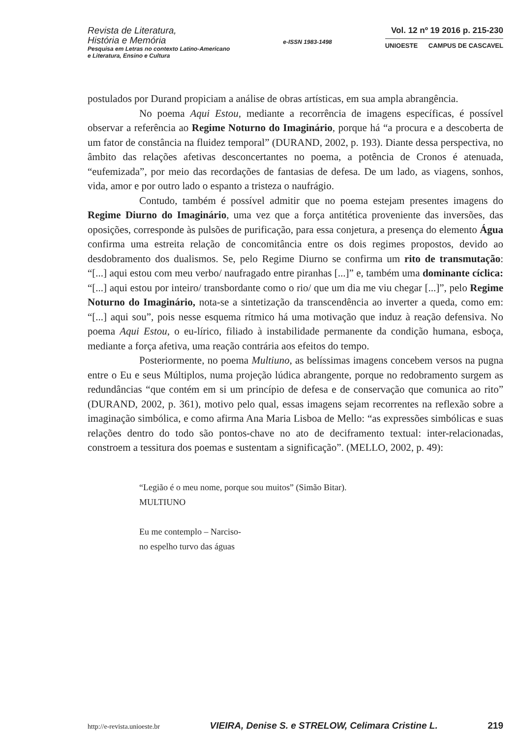Revista de Literatura,
História e Memória
Pesquisa em Letras no contexto Latino-Americano
e Literatura, Ensino e Cultura
e-ISSN 1983-1498
Vol. 12 nº 19 2016 p. 215-230
UNIOESTE CAMPUS DE CASCAVEL
postulados por Durand propiciam a análise de obras artísticas, em sua ampla abrangência.
No poema Aqui Estou, mediante a recorrência de imagens específicas, é possível observar a referência ao Regime Noturno do Imaginário, porque há “a procura e a descoberta de um fator de constância na fluidez temporal” (DURAND, 2002, p. 193). Diante dessa perspectiva, no âmbito das relações afetivas desconcertantes no poema, a potência de Cronos é atenuada, “eufemizada”, por meio das recordações de fantasias de defesa. De um lado, as viagens, sonhos, vida, amor e por outro lado o espanto a tristeza o naufrágio.
Contudo, também é possível admitir que no poema estejam presentes imagens do Regime Diurno do Imaginário, uma vez que a força antitética proveniente das inversões, das oposições, corresponde às pulsões de purificação, para essa conjetura, a presença do elemento Água confirma uma estreita relação de concomitância entre os dois regimes propostos, devido ao desdobramento dos dualismos. Se, pelo Regime Diurno se confirma um rito de transmutação: “[...] aqui estou com meu verbo/ naufragado entre piranhas [...]” e, também uma dominante cíclica: “[...] aqui estou por inteiro/ transbordante como o rio/ que um dia me viu chegar [...]”, pelo Regime Noturno do Imaginário, nota-se a sintetização da transcendência ao inverter a queda, como em: “[...] aqui sou”, pois nesse esquema rítmico há uma motivação que induz à reação defensiva. No poema Aqui Estou, o eu-lírico, filiado à instabilidade permanente da condição humana, esboça, mediante a força afetiva, uma reação contrária aos efeitos do tempo.
Posteriormente, no poema Multiuno, as belíssimas imagens concebem versos na pugna entre o Eu e seus Múltiplos, numa projeção lúdica abrangente, porque no redobramento surgem as redundâncias “que contém em si um princípio de defesa e de conservação que comunica ao rito” (DURAND, 2002, p. 361), motivo pelo qual, essas imagens sejam recorrentes na reflexão sobre a imaginação simbólica, e como afirma Ana Maria Lisboa de Mello: “as expressões simbólicas e suas relações dentro do todo são pontos-chave no ato de deciframento textual: inter-relacionadas, constroem a tessitura dos poemas e sustentam a significação”. (MELLO, 2002, p. 49):
“Legião é o meu nome, porque sou muitos” (Simão Bitar).
MULTIUNO
Eu me contemplo – Narciso-
no espelho turvo das águas
http://e-revista.unioeste.br VIEIRA, Denise S. e STRELOW, Celimara Cristine L. 219